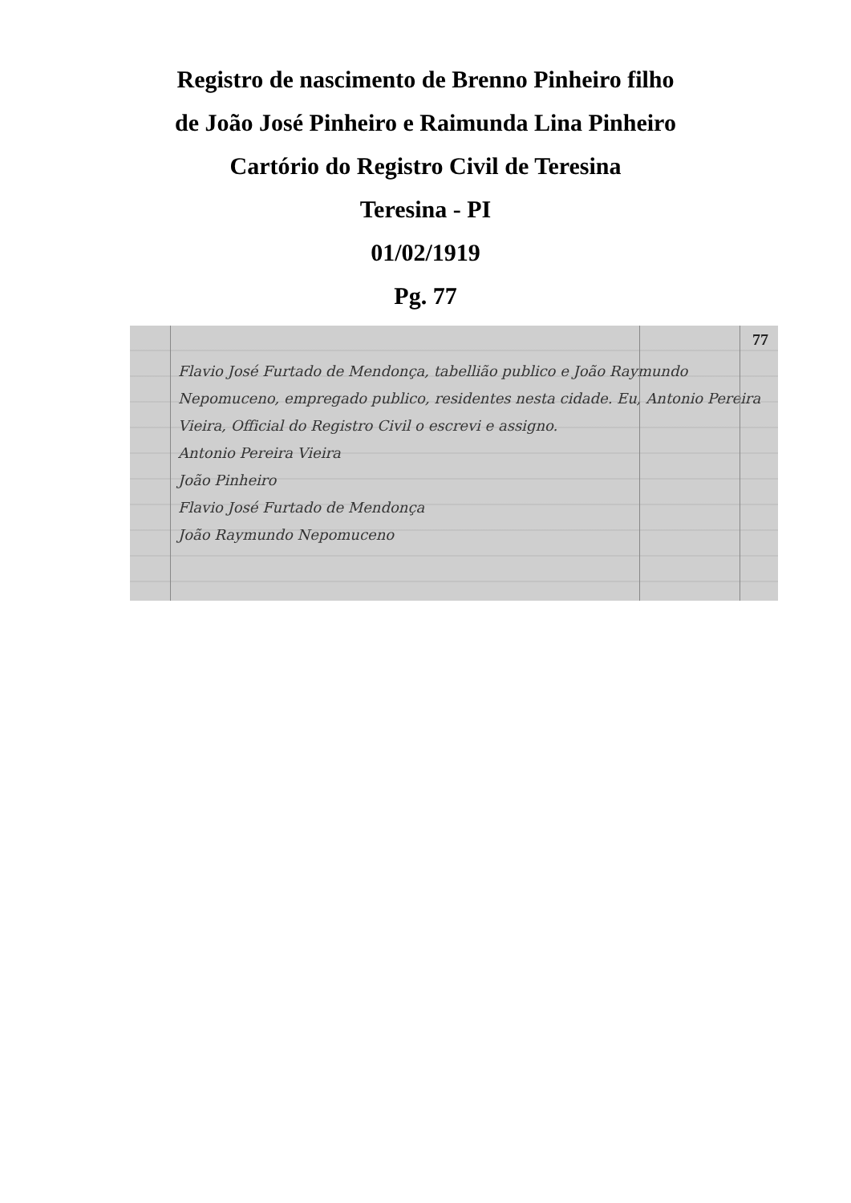Registro de nascimento de Brenno Pinheiro filho
de João José Pinheiro e Raimunda Lina Pinheiro
Cartório do Registro Civil de Teresina
Teresina - PI
01/02/1919
Pg. 77
77
Flavio José Furtado de Mendonça, tabellião publico e João Raymundo Nepomuceno, empregado publico, residentes nesta cidade. Eu, Antonio Pereira Vieira, Official do Registro Civil o escrevi e assigno.
Antonio Pereira Vieira
João Pinheiro
Flavio José Furtado de Mendonça
João Raymundo Nepomuceno